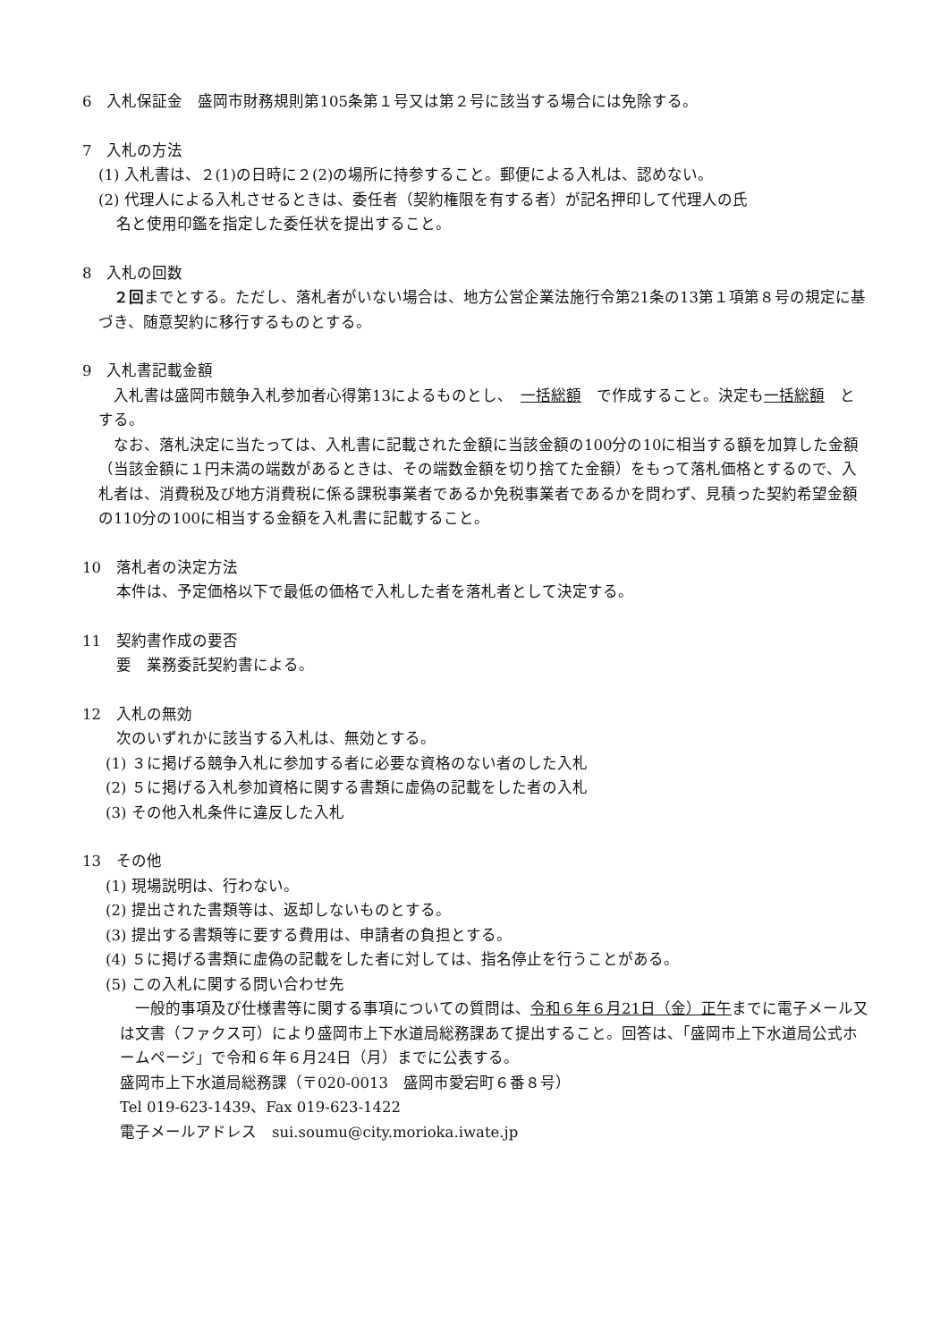6　入札保証金　盛岡市財務規則第105条第１号又は第２号に該当する場合には免除する。
7　入札の方法
(1) 入札書は、２(1)の日時に２(2)の場所に持参すること。郵便による入札は、認めない。
(2) 代理人による入札させるときは、委任者（契約権限を有する者）が記名押印して代理人の氏
名と使用印鑑を指定した委任状を提出すること。
8　入札の回数
　２回までとする。ただし、落札者がいない場合は、地方公営企業法施行令第21条の13第１項第８号の規定に基づき、随意契約に移行するものとする。
9　入札書記載金額
　入札書は盛岡市競争入札参加者心得第13によるものとし、　一括総額　で作成すること。決定も一括総額　とする。
　なお、落札決定に当たっては、入札書に記載された金額に当該金額の100分の10に相当する額を加算した金額（当該金額に１円未満の端数があるときは、その端数金額を切り捨てた金額）をもって落札価格とするので、入札者は、消費税及び地方消費税に係る課税事業者であるか免税事業者であるかを問わず、見積った契約希望金額の110分の100に相当する金額を入札書に記載すること。
10　落札者の決定方法
本件は、予定価格以下で最低の価格で入札した者を落札者として決定する。
11　契約書作成の要否
要　業務委託契約書による。
12　入札の無効
次のいずれかに該当する入札は、無効とする。
(1) ３に掲げる競争入札に参加する者に必要な資格のない者のした入札
(2) ５に掲げる入札参加資格に関する書類に虚偽の記載をした者の入札
(3) その他入札条件に違反した入札
13　その他
(1) 現場説明は、行わない。
(2) 提出された書類等は、返却しないものとする。
(3) 提出する書類等に要する費用は、申請者の負担とする。
(4) ５に掲げる書類に虚偽の記載をした者に対しては、指名停止を行うことがある。
(5) この入札に関する問い合わせ先
　一般的事項及び仕様書等に関する事項についての質問は、令和６年６月21日（金）正午までに電子メール又は文書（ファクス可）により盛岡市上下水道局総務課あて提出すること。回答は、「盛岡市上下水道局公式ホームページ」で令和６年６月24日（月）までに公表する。
盛岡市上下水道局総務課（〒020-0013　盛岡市愛宕町６番８号）
Tel 019-623-1439、Fax 019-623-1422
電子メールアドレス　sui.soumu@city.morioka.iwate.jp